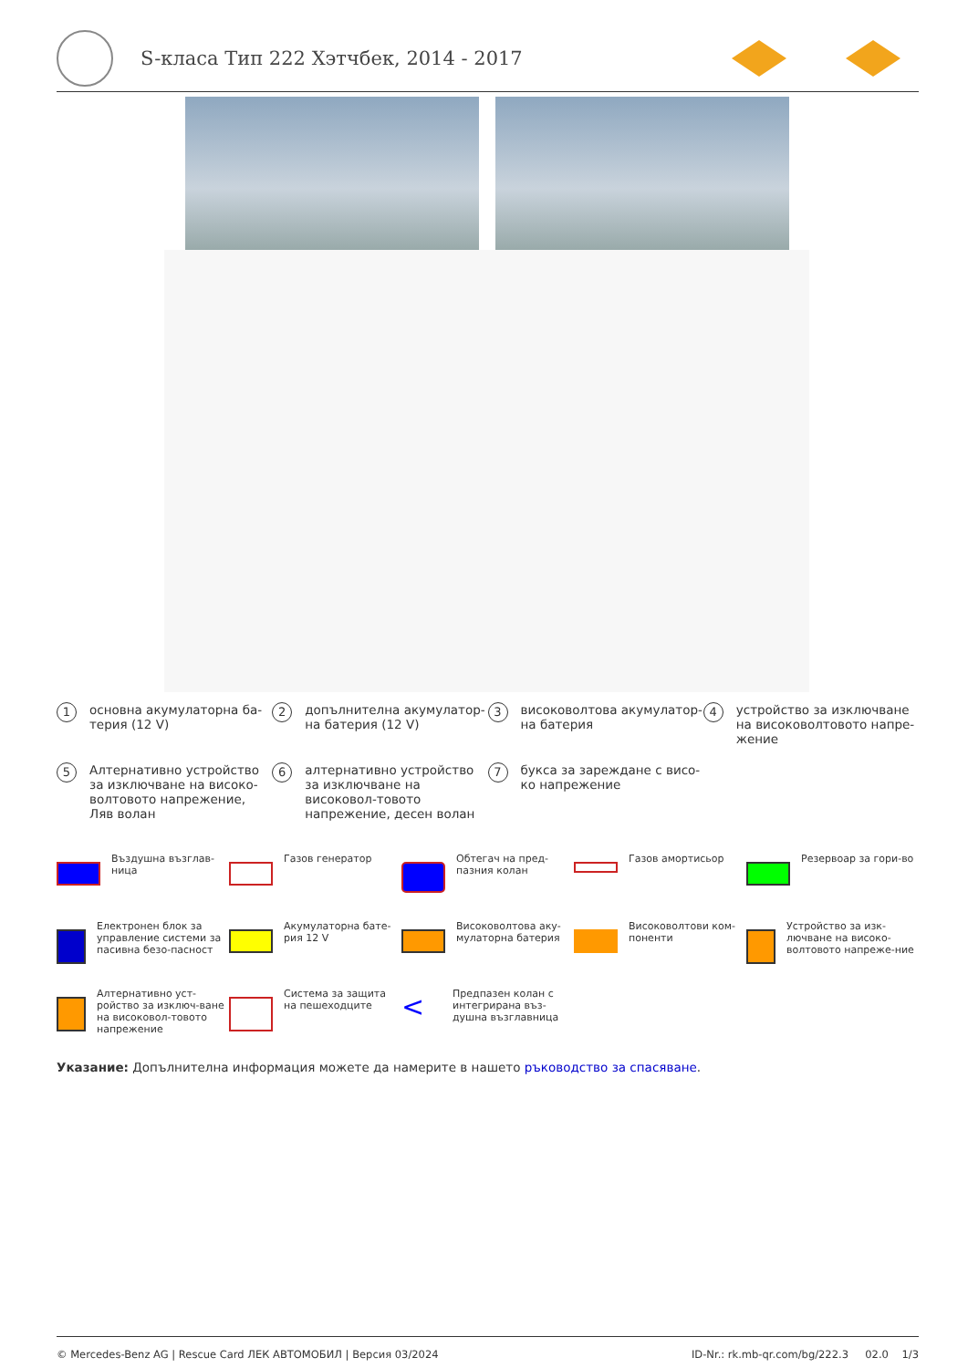S-класа Тип 222 Хэтчбек, 2014 - 2017
1 основна акумулаторна ба-терия (12 V)
2 допълнителна акумулатор-на батерия (12 V)
3 високоволтова акумулатор-на батерия
4 устройство за изключване на високоволтовото напре-жение
5 Алтернативно устройство за изключване на високо-волтовото напрежение, Ляв волан
6 алтернативно устройство за изключване на високовол-товото напрежение, десен волан
7 букса за зареждане с висо-ко напрежение
Въздушна възглав-ница
Газов генератор
Обтегач на пред-пазния колан
Газов амортисьор
Резервоар за гори-во
Електронен блок за управление системи за пасивна безо-пасност
Акумулаторна бате-рия 12 V
Високоволтова аку-мулаторна батерия
Високоволтови ком-поненти
Устройство за изк-лючване на високо-волтовото напреже-ние
Алтернативно уст-ройство за изключ-ване на високовол-товото напрежение
Система за защита на пешеходците
< Предпазен колан с интегрирана въз-душна възглавница
Указание: Допълнителна информация можете да намерите в нашето ръководство за спасяване.
© Mercedes-Benz AG | Rescue Card ЛЕК АВТОМОБИЛ | Версия 03/2024 ID-Nr.: rk.mb-qr.com/bg/222.3 02.0 1/3